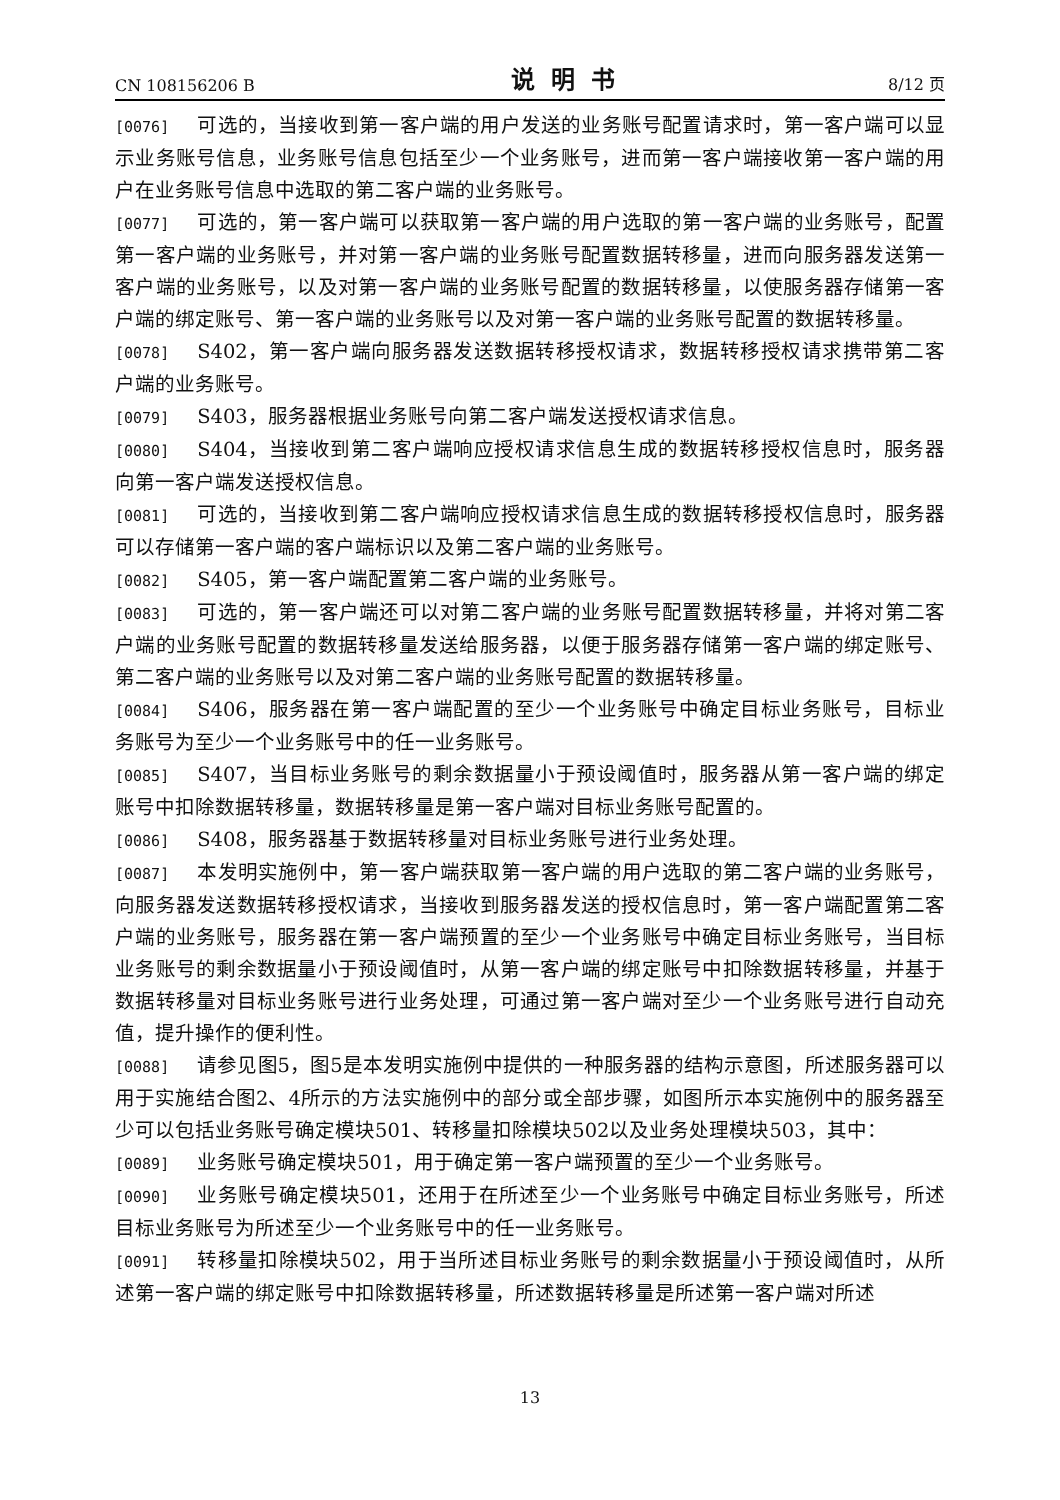CN 108156206 B 说明书 8/12 页
[0076] 可选的，当接收到第一客户端的用户发送的业务账号配置请求时，第一客户端可以显示业务账号信息，业务账号信息包括至少一个业务账号，进而第一客户端接收第一客户端的用户在业务账号信息中选取的第二客户端的业务账号。
[0077] 可选的，第一客户端可以获取第一客户端的用户选取的第一客户端的业务账号，配置第一客户端的业务账号，并对第一客户端的业务账号配置数据转移量，进而向服务器发送第一客户端的业务账号，以及对第一客户端的业务账号配置的数据转移量，以使服务器存储第一客户端的绑定账号、第一客户端的业务账号以及对第一客户端的业务账号配置的数据转移量。
[0078] S402，第一客户端向服务器发送数据转移授权请求，数据转移授权请求携带第二客户端的业务账号。
[0079] S403，服务器根据业务账号向第二客户端发送授权请求信息。
[0080] S404，当接收到第二客户端响应授权请求信息生成的数据转移授权信息时，服务器向第一客户端发送授权信息。
[0081] 可选的，当接收到第二客户端响应授权请求信息生成的数据转移授权信息时，服务器可以存储第一客户端的客户端标识以及第二客户端的业务账号。
[0082] S405，第一客户端配置第二客户端的业务账号。
[0083] 可选的，第一客户端还可以对第二客户端的业务账号配置数据转移量，并将对第二客户端的业务账号配置的数据转移量发送给服务器，以便于服务器存储第一客户端的绑定账号、第二客户端的业务账号以及对第二客户端的业务账号配置的数据转移量。
[0084] S406，服务器在第一客户端配置的至少一个业务账号中确定目标业务账号，目标业务账号为至少一个业务账号中的任一业务账号。
[0085] S407，当目标业务账号的剩余数据量小于预设阈值时，服务器从第一客户端的绑定账号中扣除数据转移量，数据转移量是第一客户端对目标业务账号配置的。
[0086] S408，服务器基于数据转移量对目标业务账号进行业务处理。
[0087] 本发明实施例中，第一客户端获取第一客户端的用户选取的第二客户端的业务账号，向服务器发送数据转移授权请求，当接收到服务器发送的授权信息时，第一客户端配置第二客户端的业务账号，服务器在第一客户端预置的至少一个业务账号中确定目标业务账号，当目标业务账号的剩余数据量小于预设阈值时，从第一客户端的绑定账号中扣除数据转移量，并基于数据转移量对目标业务账号进行业务处理，可通过第一客户端对至少一个业务账号进行自动充值，提升操作的便利性。
[0088] 请参见图5，图5是本发明实施例中提供的一种服务器的结构示意图，所述服务器可以用于实施结合图2、4所示的方法实施例中的部分或全部步骤，如图所示本实施例中的服务器至少可以包括业务账号确定模块501、转移量扣除模块502以及业务处理模块503，其中：
[0089] 业务账号确定模块501，用于确定第一客户端预置的至少一个业务账号。
[0090] 业务账号确定模块501，还用于在所述至少一个业务账号中确定目标业务账号，所述目标业务账号为所述至少一个业务账号中的任一业务账号。
[0091] 转移量扣除模块502，用于当所述目标业务账号的剩余数据量小于预设阈值时，从所述第一客户端的绑定账号中扣除数据转移量，所述数据转移量是所述第一客户端对所述
13